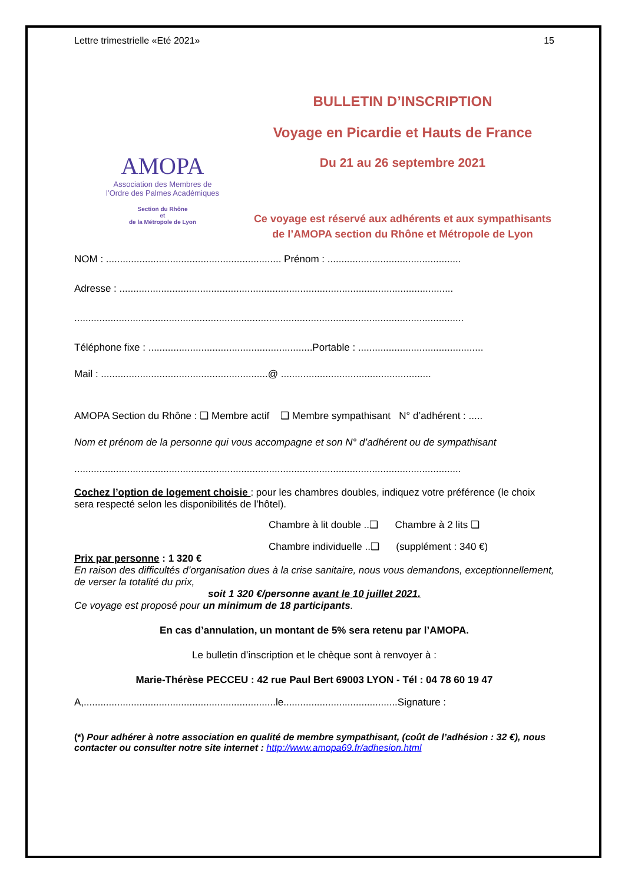Lettre trimestrielle «Eté 2021» 15
AMOPA
Association des Membres de
l’Ordre des Palmes Académiques
Section du Rhône
et
de la Métropole de Lyon
BULLETIN D’INSCRIPTION
Voyage en Picardie et Hauts de France
Du 21 au 26 septembre 2021
Ce voyage est réservé aux adhérents et aux sympathisants de l’AMOPA section du Rhône et Métropole de Lyon
NOM : ............................................................... Prénom : ................................................
Adresse : ........................................................................................................................
............................................................................................................................................
Téléphone fixe : ...........................................................Portable : .............................................
Mail : ............................................................@ ......................................................
AMOPA Section du Rhône : ❑ Membre actif ❑ Membre sympathisant N° d’adhérent : .....
Nom et prénom de la personne qui vous accompagne et son N° d’adhérent ou de sympathisant
...........................................................................................................................................
Cochez l’option de logement choisie : pour les chambres doubles, indiquez votre préférence (le choix sera respecté selon les disponibilités de l’hôtel).
Chambre à lit double ..❑ Chambre à 2 lits ❑
Chambre individuelle ..❑ (supplément : 340 €)
Prix par personne : 1 320 €
En raison des difficultés d’organisation dues à la crise sanitaire, nous vous demandons, exceptionnellement, de verser la totalité du prix,
soit 1 320 €/personne avant le 10 juillet 2021.
Ce voyage est proposé pour un minimum de 18 participants.
En cas d’annulation, un montant de 5% sera retenu par l’AMOPA.
Le bulletin d’inscription et le chèque sont à renvoyer à :
Marie-Thérèse PECCEU : 42 rue Paul Bert 69003 LYON - Tél : 04 78 60 19 47
A,.....................................................................le.........................................Signature :
(*) Pour adhérer à notre association en qualité de membre sympathisant, (coût de l’adhésion : 32 €), nous contacter ou consulter notre site internet : http://www.amopa69.fr/adhesion.html